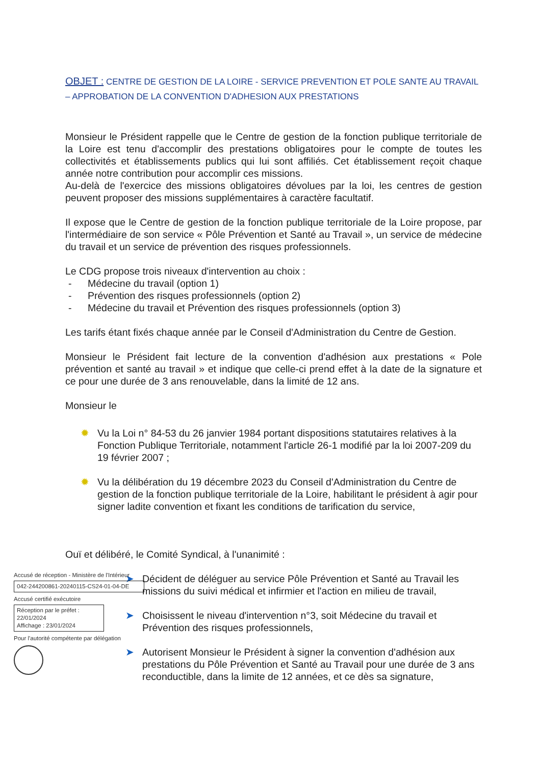OBJET : CENTRE DE GESTION DE LA LOIRE - SERVICE PREVENTION ET POLE SANTE AU TRAVAIL – APPROBATION DE LA CONVENTION D'ADHESION AUX PRESTATIONS
Monsieur le Président rappelle que le Centre de gestion de la fonction publique territoriale de la Loire est tenu d'accomplir des prestations obligatoires pour le compte de toutes les collectivités et établissements publics qui lui sont affiliés. Cet établissement reçoit chaque année notre contribution pour accomplir ces missions.
Au-delà de l'exercice des missions obligatoires dévolues par la loi, les centres de gestion peuvent proposer des missions supplémentaires à caractère facultatif.
Il expose que le Centre de gestion de la fonction publique territoriale de la Loire propose, par l'intermédiaire de son service « Pôle Prévention et Santé au Travail », un service de médecine du travail et un service de prévention des risques professionnels.
Le CDG propose trois niveaux d'intervention au choix :
- Médecine du travail (option 1)
- Prévention des risques professionnels (option 2)
- Médecine du travail et Prévention des risques professionnels (option 3)
Les tarifs étant fixés chaque année par le Conseil d'Administration du Centre de Gestion.
Monsieur le Président fait lecture de la convention d'adhésion aux prestations « Pole prévention et santé au travail » et indique que celle-ci prend effet à la date de la signature et ce pour une durée de 3 ans renouvelable, dans la limité de 12 ans.
Monsieur le
✹ Vu la Loi n° 84-53 du 26 janvier 1984 portant dispositions statutaires relatives à la Fonction Publique Territoriale, notamment l'article 26-1 modifié par la loi 2007-209 du 19 février 2007 ;
✹ Vu la délibération du 19 décembre 2023 du Conseil d'Administration du Centre de gestion de la fonction publique territoriale de la Loire, habilitant le président à agir pour signer ladite convention et fixant les conditions de tarification du service,
Ouï et délibéré, le Comité Syndical, à l'unanimité :
➤ Décident de déléguer au service Pôle Prévention et Santé au Travail les missions du suivi médical et infirmier et l'action en milieu de travail,
➤ Choisissent le niveau d'intervention n°3, soit Médecine du travail et Prévention des risques professionnels,
➤ Autorisent Monsieur le Président à signer la convention d'adhésion aux prestations du Pôle Prévention et Santé au Travail pour une durée de 3 ans reconductible, dans la limite de 12 années, et ce dès sa signature,
Accusé de réception - Ministère de l'Intérieur
042-244200861-20240115-CS24-01-04-DE
Accusé certifié exécutoire
Réception par le préfet : 22/01/2024
Affichage : 23/01/2024
Pour l'autorité compétente par délégation